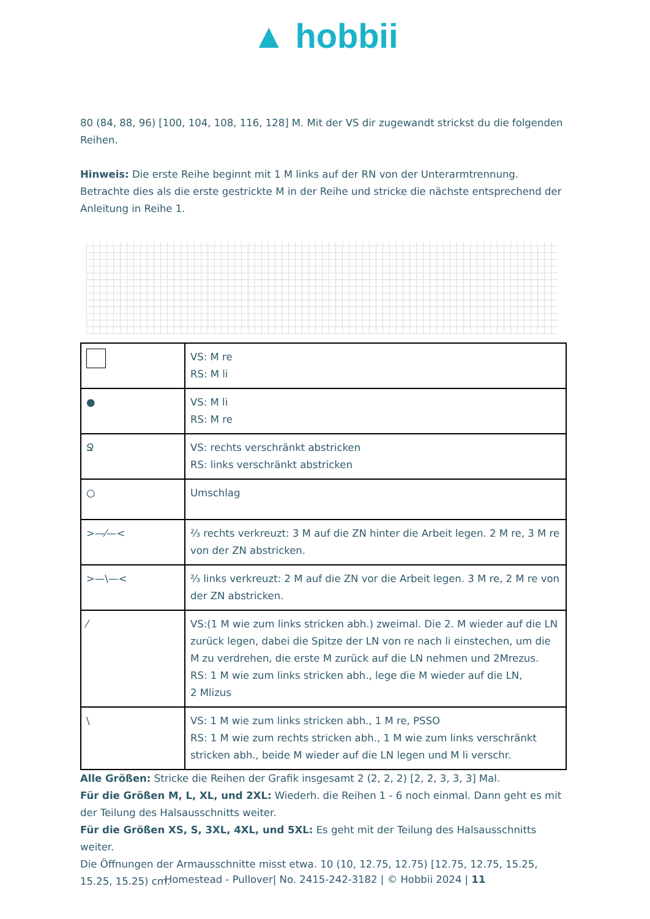▲ hobbii
80 (84, 88, 96) [100, 104, 108, 116, 128] M. Mit der VS dir zugewandt strickst du die folgenden Reihen.
Hinweis: Die erste Reihe beginnt mit 1 M links auf der RN von der Unterarmtrennung. Betrachte dies als die erste gestrickte M in der Reihe und stricke die nächste entsprechend der Anleitung in Reihe 1.
| | VS: M re RS: M li |
| ● | VS: M li RS: M re |
| Ջ | VS: rechts verschränkt abstricken RS: links verschränkt abstricken |
| ○ | Umschlag |
| >—⁄—< | ⅔ rechts verkreuzt: 3 M auf die ZN hinter die Arbeit legen. 2 M re, 3 M re von der ZN abstricken. |
| >—\—< | ⅔ links verkreuzt: 2 M auf die ZN vor die Arbeit legen. 3 M re, 2 M re von der ZN abstricken. |
| ⁄ | VS:(1 M wie zum links stricken abh.) zweimal. Die 2. M wieder auf die LN zurück legen, dabei die Spitze der LN von re nach li einstechen, um die M zu verdrehen, die erste M zurück auf die LN nehmen und 2Mrezus. RS: 1 M wie zum links stricken abh., lege die M wieder auf die LN, 2 Mlizus |
| \ | VS: 1 M wie zum links stricken abh., 1 M re, PSSO RS: 1 M wie zum rechts stricken abh., 1 M wie zum links verschränkt stricken abh., beide M wieder auf die LN legen und M li verschr. |
Alle Größen: Stricke die Reihen der Grafik insgesamt 2 (2, 2, 2) [2, 2, 3, 3, 3] Mal.
Für die Größen M, L, XL, und 2XL: Wiederh. die Reihen 1 - 6 noch einmal. Dann geht es mit der Teilung des Halsausschnitts weiter.
Für die Größen XS, S, 3XL, 4XL, und 5XL: Es geht mit der Teilung des Halsausschnitts weiter.
Die Öffnungen der Armausschnitte misst etwa. 10 (10, 12.75, 12.75) [12.75, 12.75, 15.25, 15.25, 15.25) cm.
Homestead - Pullover| No. 2415-242-3182 | © Hobbii 2024 | 11